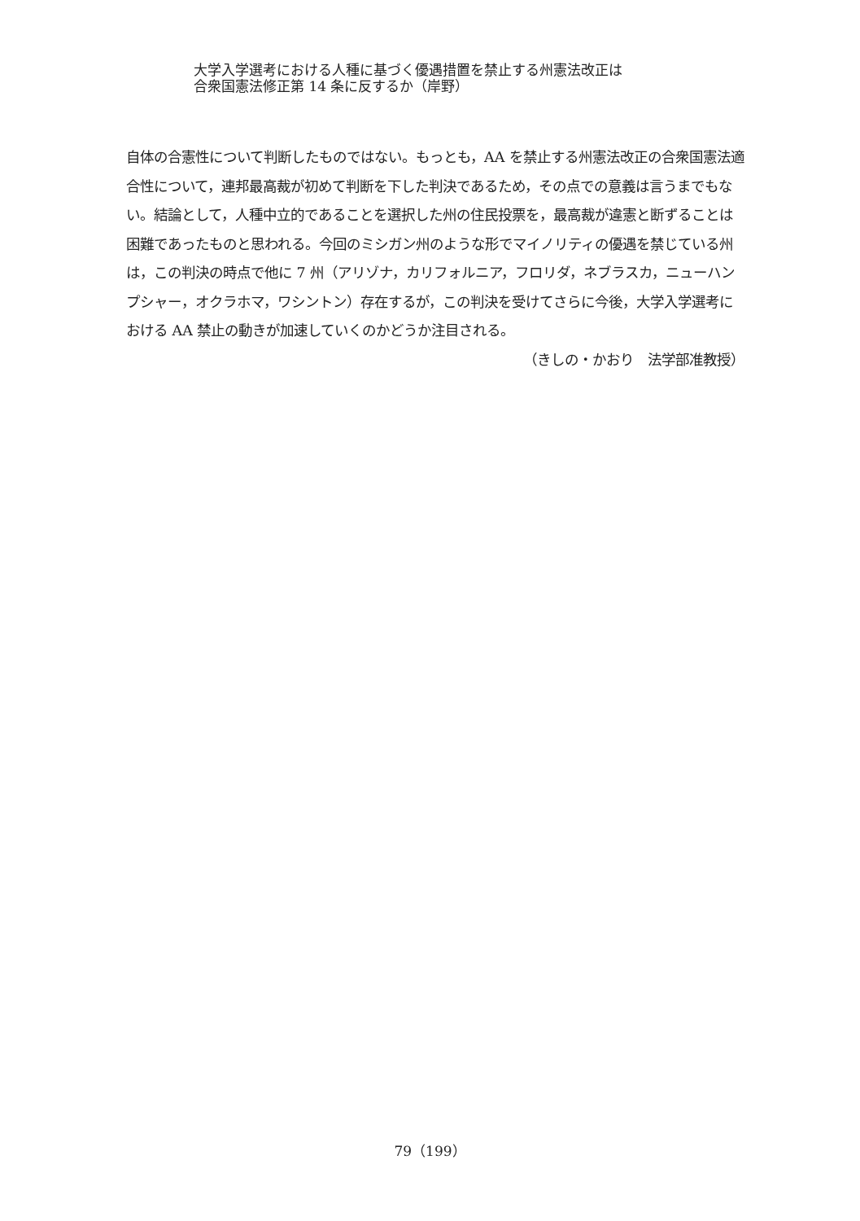大学入学選考における人種に基づく優遇措置を禁止する州憲法改正は
合衆国憲法修正第 14 条に反するか（岸野）
自体の合憲性について判断したものではない。もっとも，AA を禁止する州憲法改正の合衆国憲法適合性について，連邦最高裁が初めて判断を下した判決であるため，その点での意義は言うまでもない。結論として，人種中立的であることを選択した州の住民投票を，最高裁が違憲と断ずることは困難であったものと思われる。今回のミシガン州のような形でマイノリティの優遇を禁じている州は，この判決の時点で他に 7 州（アリゾナ，カリフォルニア，フロリダ，ネブラスカ，ニューハンプシャー，オクラホマ，ワシントン）存在するが，この判決を受けてさらに今後，大学入学選考における AA 禁止の動きが加速していくのかどうか注目される。
（きしの・かおり　法学部准教授）
79（199）